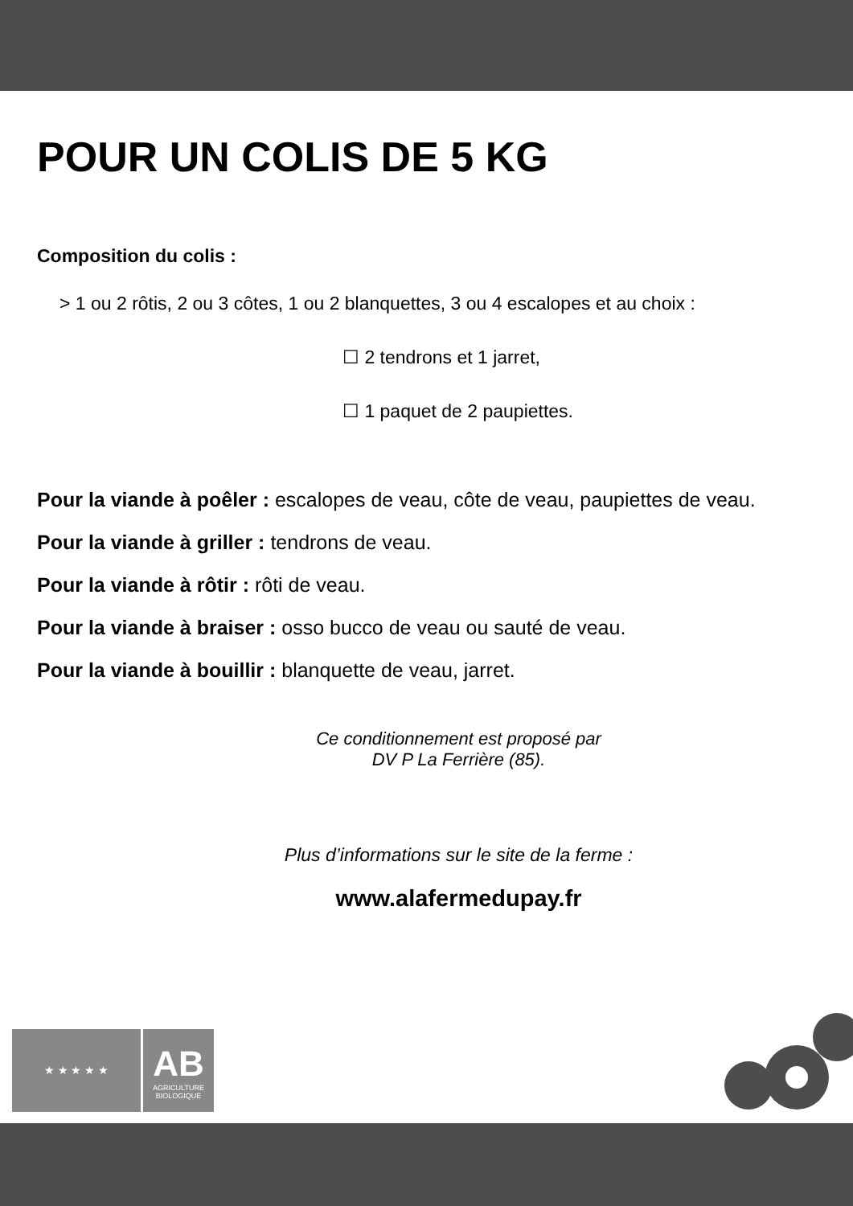POUR UN COLIS DE 5 KG
Composition du colis :
> 1 ou 2 rôtis, 2 ou 3 côtes, 1 ou 2 blanquettes, 3 ou 4 escalopes et au choix :
☐ 2 tendrons et 1 jarret,
☐ 1 paquet de 2 paupiettes.
Pour la viande à poêler : escalopes de veau, côte de veau, paupiettes de veau.
Pour la viande à griller : tendrons de veau.
Pour la viande à rôtir : rôti de veau.
Pour la viande à braiser : osso bucco de veau ou sauté de veau.
Pour la viande à bouillir : blanquette de veau, jarret.
Ce conditionnement est proposé par
DV P La Ferrière (85).
Plus d’informations sur le site de la ferme :
www.alafermedupay.fr
★ ★ ★ ★ ★
AB
AGRICULTURE
BIOLOGIQUE